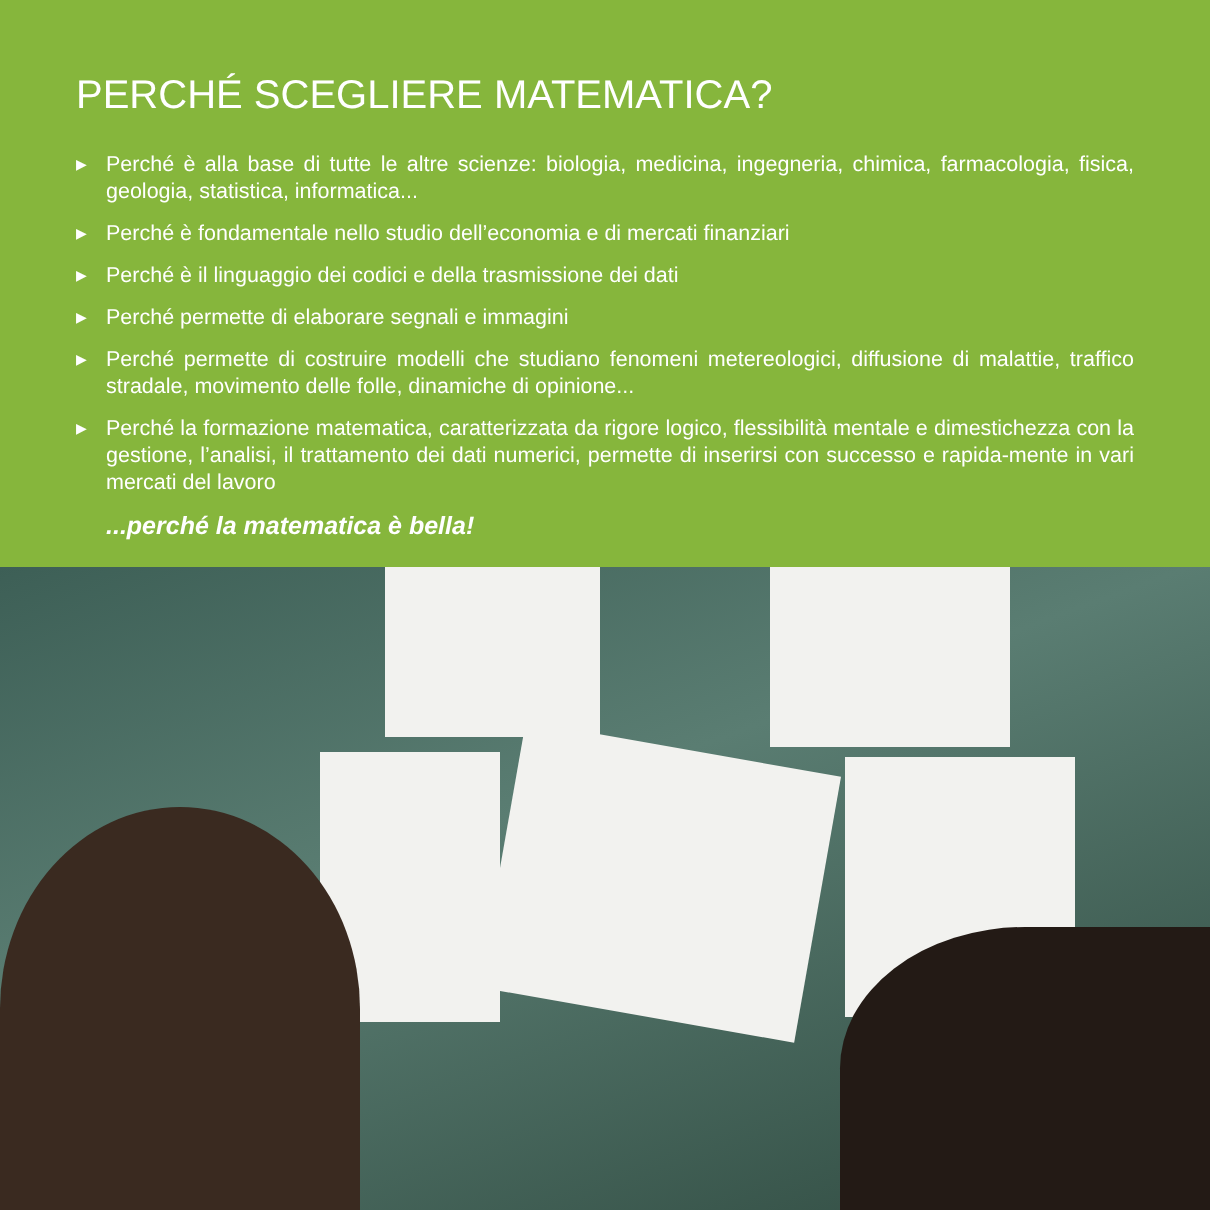PERCHÉ SCEGLIERE MATEMATICA?
▶ Perché è alla base di tutte le altre scienze: biologia, medicina, ingegneria, chimica, farmacologia, fisica, geologia, statistica, informatica...
▶ Perché è fondamentale nello studio dell’economia e di mercati finanziari
▶ Perché è il linguaggio dei codici e della trasmissione dei dati
▶ Perché permette di elaborare segnali e immagini
▶ Perché permette di costruire modelli che studiano fenomeni metereologici, diffusione di malattie, traffico stradale, movimento delle folle, dinamiche di opinione...
▶ Perché la formazione matematica, caratterizzata da rigore logico, flessibilità mentale e dimestichezza con la gestione, l’analisi, il trattamento dei dati numerici, permette di inserirsi con successo e rapida-mente in vari mercati del lavoro
...perché la matematica è bella!